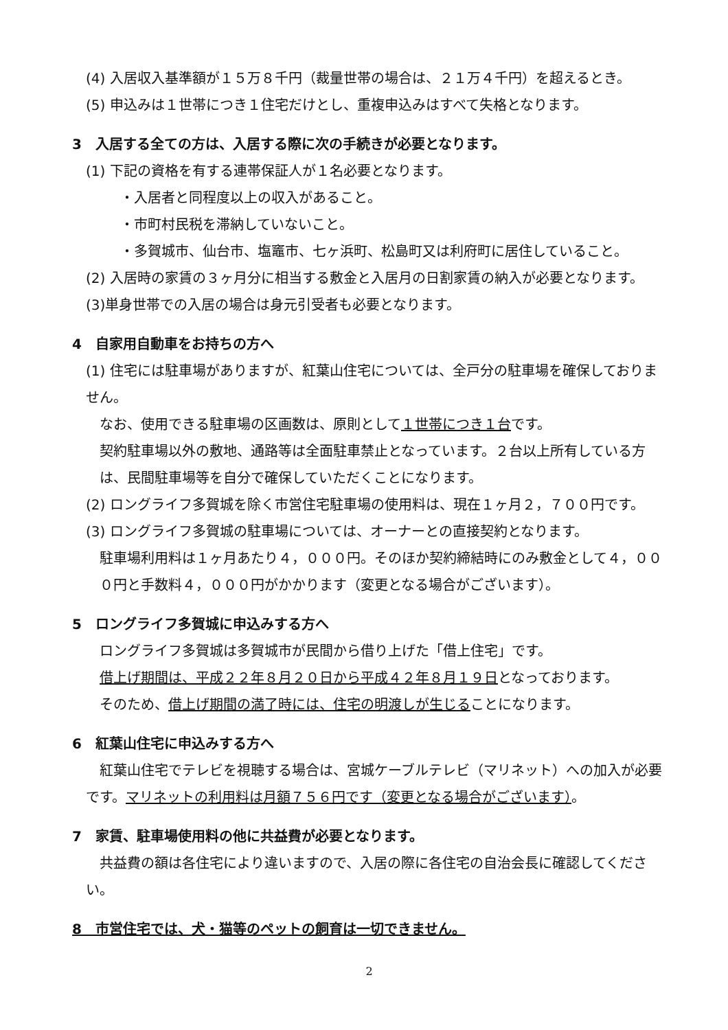(4) 入居収入基準額が１５万８千円（裁量世帯の場合は、２１万４千円）を超えるとき。
(5) 申込みは１世帯につき１住宅だけとし、重複申込みはすべて失格となります。
3　入居する全ての方は、入居する際に次の手続きが必要となります。
(1) 下記の資格を有する連帯保証人が１名必要となります。
・入居者と同程度以上の収入があること。
・市町村民税を滞納していないこと。
・多賀城市、仙台市、塩竈市、七ヶ浜町、松島町又は利府町に居住していること。
(2) 入居時の家賃の３ヶ月分に相当する敷金と入居月の日割家賃の納入が必要となります。
(3)単身世帯での入居の場合は身元引受者も必要となります。
4　自家用自動車をお持ちの方へ
(1) 住宅には駐車場がありますが、紅葉山住宅については、全戸分の駐車場を確保しておりません。
なお、使用できる駐車場の区画数は、原則として１世帯につき１台です。
契約駐車場以外の敷地、通路等は全面駐車禁止となっています。２台以上所有している方は、民間駐車場等を自分で確保していただくことになります。
(2) ロングライフ多賀城を除く市営住宅駐車場の使用料は、現在１ヶ月２，７００円です。
(3) ロングライフ多賀城の駐車場については、オーナーとの直接契約となります。
駐車場利用料は１ヶ月あたり４，０００円。そのほか契約締結時にのみ敷金として４，０００円と手数料４，０００円がかかります（変更となる場合がございます）。
5　ロングライフ多賀城に申込みする方へ
ロングライフ多賀城は多賀城市が民間から借り上げた「借上住宅」です。
借上げ期間は、平成２２年８月２０日から平成４２年８月１９日となっております。
そのため、借上げ期間の満了時には、住宅の明渡しが生じることになります。
6　紅葉山住宅に申込みする方へ
　紅葉山住宅でテレビを視聴する場合は、宮城ケーブルテレビ（マリネット）への加入が必要です。マリネットの利用料は月額７５６円です（変更となる場合がございます）。
7　家賃、駐車場使用料の他に共益費が必要となります。
　共益費の額は各住宅により違いますので、入居の際に各住宅の自治会長に確認してください。
8　市営住宅では、犬・猫等のペットの飼育は一切できません。
2